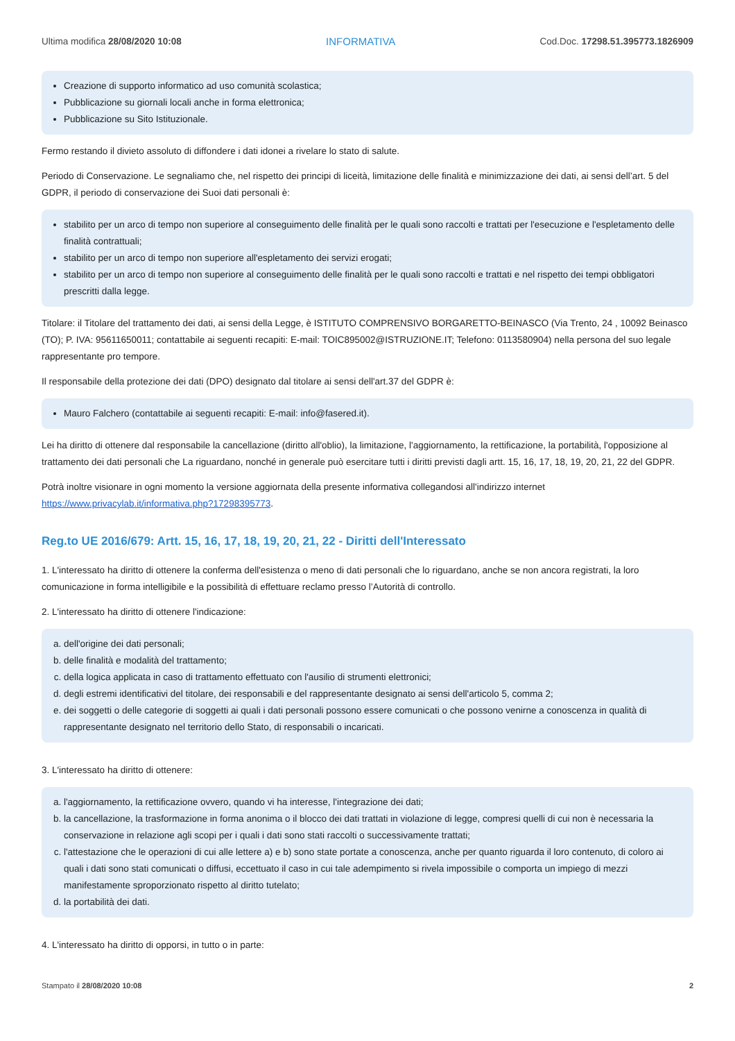Ultima modifica 28/08/2020 10:08 INFORMATIVA Cod.Doc. 17298.51.395773.1826909
Creazione di supporto informatico ad uso comunità scolastica;
Pubblicazione su giornali locali anche in forma elettronica;
Pubblicazione su Sito Istituzionale.
Fermo restando il divieto assoluto di diffondere i dati idonei a rivelare lo stato di salute.
Periodo di Conservazione. Le segnaliamo che, nel rispetto dei principi di liceità, limitazione delle finalità e minimizzazione dei dati, ai sensi dell’art. 5 del GDPR, il periodo di conservazione dei Suoi dati personali è:
stabilito per un arco di tempo non superiore al conseguimento delle finalità per le quali sono raccolti e trattati per l'esecuzione e l'espletamento delle finalità contrattuali;
stabilito per un arco di tempo non superiore all'espletamento dei servizi erogati;
stabilito per un arco di tempo non superiore al conseguimento delle finalità per le quali sono raccolti e trattati e nel rispetto dei tempi obbligatori prescritti dalla legge.
Titolare: il Titolare del trattamento dei dati, ai sensi della Legge, è ISTITUTO COMPRENSIVO BORGARETTO-BEINASCO (Via Trento, 24 , 10092 Beinasco (TO); P. IVA: 95611650011; contattabile ai seguenti recapiti: E-mail: TOIC895002@ISTRUZIONE.IT; Telefono: 0113580904) nella persona del suo legale rappresentante pro tempore.
Il responsabile della protezione dei dati (DPO) designato dal titolare ai sensi dell'art.37 del GDPR è:
Mauro Falchero (contattabile ai seguenti recapiti: E-mail: info@fasered.it).
Lei ha diritto di ottenere dal responsabile la cancellazione (diritto all'oblio), la limitazione, l'aggiornamento, la rettificazione, la portabilità, l'opposizione al trattamento dei dati personali che La riguardano, nonché in generale può esercitare tutti i diritti previsti dagli artt. 15, 16, 17, 18, 19, 20, 21, 22 del GDPR.
Potrà inoltre visionare in ogni momento la versione aggiornata della presente informativa collegandosi all'indirizzo internet https://www.privacylab.it/informativa.php?17298395773.
Reg.to UE 2016/679: Artt. 15, 16, 17, 18, 19, 20, 21, 22 - Diritti dell'Interessato
1. L'interessato ha diritto di ottenere la conferma dell'esistenza o meno di dati personali che lo riguardano, anche se non ancora registrati, la loro comunicazione in forma intelligibile e la possibilità di effettuare reclamo presso l’Autorità di controllo.
2. L'interessato ha diritto di ottenere l'indicazione:
a. dell'origine dei dati personali;
b. delle finalità e modalità del trattamento;
c. della logica applicata in caso di trattamento effettuato con l'ausilio di strumenti elettronici;
d. degli estremi identificativi del titolare, dei responsabili e del rappresentante designato ai sensi dell'articolo 5, comma 2;
e. dei soggetti o delle categorie di soggetti ai quali i dati personali possono essere comunicati o che possono venirne a conoscenza in qualità di rappresentante designato nel territorio dello Stato, di responsabili o incaricati.
3. L'interessato ha diritto di ottenere:
a. l'aggiornamento, la rettificazione ovvero, quando vi ha interesse, l'integrazione dei dati;
b. la cancellazione, la trasformazione in forma anonima o il blocco dei dati trattati in violazione di legge, compresi quelli di cui non è necessaria la conservazione in relazione agli scopi per i quali i dati sono stati raccolti o successivamente trattati;
c. l'attestazione che le operazioni di cui alle lettere a) e b) sono state portate a conoscenza, anche per quanto riguarda il loro contenuto, di coloro ai quali i dati sono stati comunicati o diffusi, eccettuato il caso in cui tale adempimento si rivela impossibile o comporta un impiego di mezzi manifestamente sproporzionato rispetto al diritto tutelato;
d. la portabilità dei dati.
4. L'interessato ha diritto di opporsi, in tutto o in parte:
Stampato il 28/08/2020 10:08 2